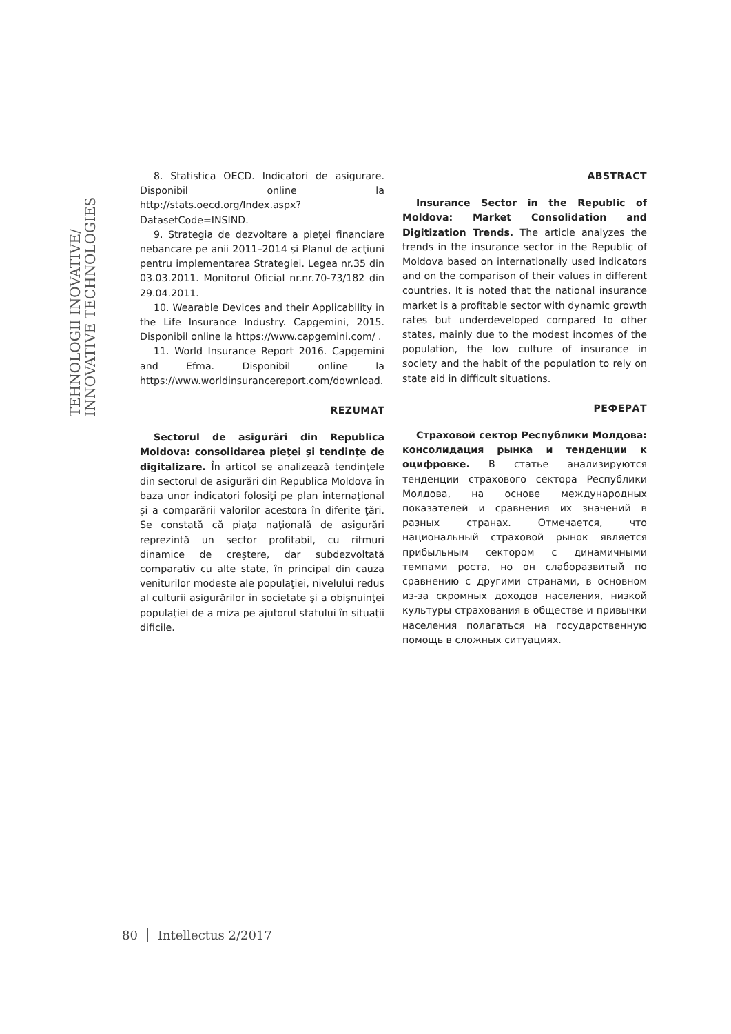TEHNOLOGII INOVATIVE/
INNOVATIVE TECHNOLOGIES
8. Statistica OECD. Indicatori de asigurare. Disponibil online la http://stats.oecd.org/Index.aspx?DatasetCode=INSIND.
9. Strategia de dezvoltare a pieţei financiare nebancare pe anii 2011–2014 şi Planul de acţiuni pentru implementarea Strategiei. Legea nr.35 din 03.03.2011. Monitorul Oficial nr.nr.70-73/182 din 29.04.2011.
10. Wearable Devices and their Applicability in the Life Insurance Industry. Capgemini, 2015. Disponibil online la https://www.capgemini.com/ .
11. World Insurance Report 2016. Capgemini and Efma. Disponibil online la https://www.worldinsurancereport.com/download.
REZUMAT
Sectorul de asigurări din Republica Moldova: consolidarea pieţei şi tendinţe de digitalizare. În articol se analizează tendinţele din sectorul de asigurări din Republica Moldova în baza unor indicatori folosiţi pe plan internaţional şi a comparării valorilor acestora în diferite ţări. Se constată că piaţa naţională de asigurări reprezintă un sector profitabil, cu ritmuri dinamice de creştere, dar subdezvoltată comparativ cu alte state, în principal din cauza veniturilor modeste ale populaţiei, nivelului redus al culturii asigurărilor în societate şi a obişnuinţei populaţiei de a miza pe ajutorul statului în situaţii dificile.
ABSTRACT
Insurance Sector in the Republic of Moldova: Market Consolidation and Digitization Trends. The article analyzes the trends in the insurance sector in the Republic of Moldova based on internationally used indicators and on the comparison of their values in different countries. It is noted that the national insurance market is a profitable sector with dynamic growth rates but underdeveloped compared to other states, mainly due to the modest incomes of the population, the low culture of insurance in society and the habit of the population to rely on state aid in difficult situations.
РЕФЕРАТ
Страховой сектор Республики Молдова: консолидация рынка и тенденции к оцифровке. В статье анализируются тенденции страхового сектора Республики Молдова, на основе международных показателей и сравнения их значений в разных странах. Отмечается, что национальный страховой рынок является прибыльным сектором с динамичными темпами роста, но он слаборазвитый по сравнению с другими странами, в основном из-за скромных доходов населения, низкой культуры страхования в обществе и привычки населения полагаться на государственную помощь в сложных ситуациях.
80 Intellectus 2/2017